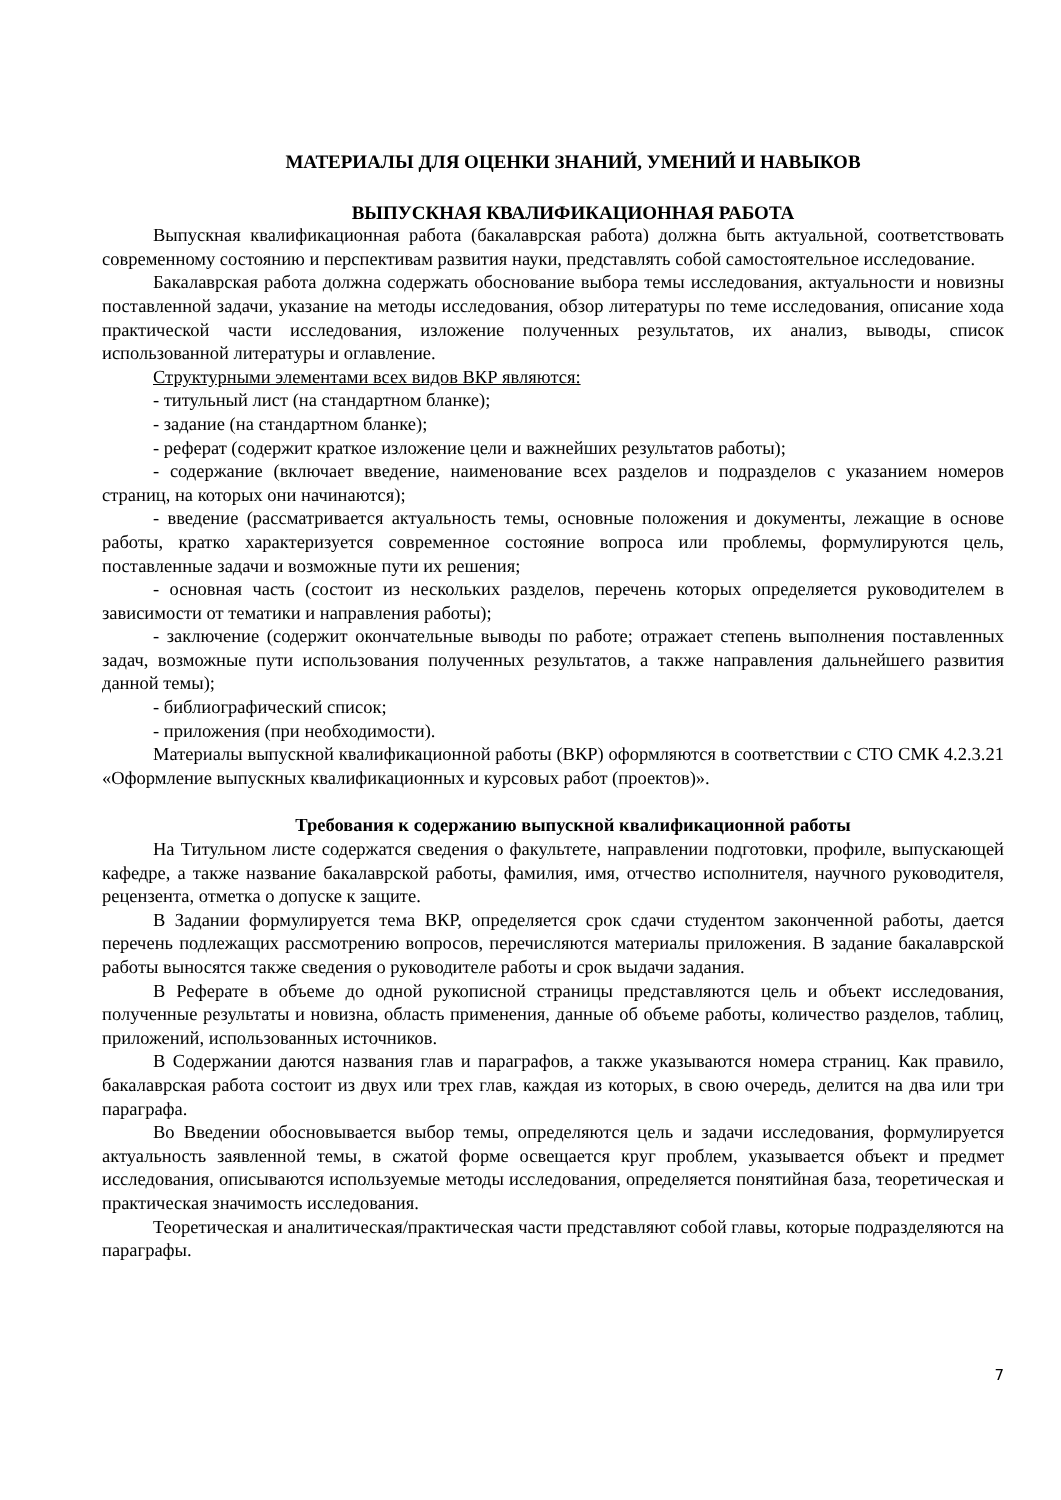МАТЕРИАЛЫ ДЛЯ ОЦЕНКИ ЗНАНИЙ, УМЕНИЙ И НАВЫКОВ
ВЫПУСКНАЯ КВАЛИФИКАЦИОННАЯ РАБОТА
Выпускная квалификационная работа (бакалаврская работа) должна быть актуальной, соответствовать современному состоянию и перспективам развития науки, представлять собой самостоятельное исследование.
Бакалаврская работа должна содержать обоснование выбора темы исследования, актуальности и новизны поставленной задачи, указание на методы исследования, обзор литературы по теме исследования, описание хода практической части исследования, изложение полученных результатов, их анализ, выводы, список использованной литературы и оглавление.
Структурными элементами всех видов ВКР являются:
- титульный лист (на стандартном бланке);
- задание (на стандартном бланке);
- реферат (содержит краткое изложение цели и важнейших результатов работы);
- содержание (включает введение, наименование всех разделов и подразделов с указанием номеров страниц, на которых они начинаются);
- введение (рассматривается актуальность темы, основные положения и документы, лежащие в основе работы, кратко характеризуется современное состояние вопроса или проблемы, формулируются цель, поставленные задачи и возможные пути их решения;
- основная часть (состоит из нескольких разделов, перечень которых определяется руководителем в зависимости от тематики и направления работы);
- заключение (содержит окончательные выводы по работе; отражает степень выполнения поставленных задач, возможные пути использования полученных результатов, а также направления дальнейшего развития данной темы);
- библиографический список;
- приложения (при необходимости).
Материалы выпускной квалификационной работы (ВКР) оформляются в соответствии с СТО СМК 4.2.3.21 «Оформление выпускных квалификационных и курсовых работ (проектов)».
Требования к содержанию выпускной квалификационной работы
На Титульном листе содержатся сведения о факультете, направлении подготовки, профиле, выпускающей кафедре, а также название бакалаврской работы, фамилия, имя, отчество исполнителя, научного руководителя, рецензента, отметка о допуске к защите.
В Задании формулируется тема ВКР, определяется срок сдачи студентом законченной работы, дается перечень подлежащих рассмотрению вопросов, перечисляются материалы приложения. В задание бакалаврской работы выносятся также сведения о руководителе работы и срок выдачи задания.
В Реферате в объеме до одной рукописной страницы представляются цель и объект исследования, полученные результаты и новизна, область применения, данные об объеме работы, количество разделов, таблиц, приложений, использованных источников.
В Содержании даются названия глав и параграфов, а также указываются номера страниц. Как правило, бакалаврская работа состоит из двух или трех глав, каждая из которых, в свою очередь, делится на два или три параграфа.
Во Введении обосновывается выбор темы, определяются цель и задачи исследования, формулируется актуальность заявленной темы, в сжатой форме освещается круг проблем, указывается объект и предмет исследования, описываются используемые методы исследования, определяется понятийная база, теоретическая и практическая значимость исследования.
Теоретическая и аналитическая/практическая части представляют собой главы, которые подразделяются на параграфы.
7